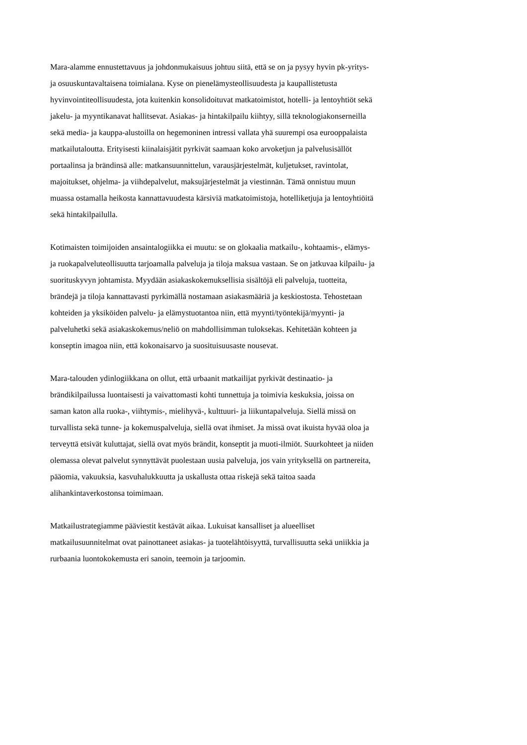Mara-alamme ennustettavuus ja johdonmukaisuus johtuu siitä, että se on ja pysyy hyvin pk-yritys-
ja osuuskuntavaltaisena toimialana. Kyse on pienelämysteollisuudesta ja kaupallistetusta
hyvinvointiteollisuudesta, jota kuitenkin konsolidoituvat matkatoimistot, hotelli- ja lentoyhtiöt sekä
jakelu- ja myyntikanavat hallitsevat. Asiakas- ja hintakilpailu kiihtyy, sillä teknologiakonserneilla
sekä media- ja kauppa-alustoilla on hegemoninen intressi vallata yhä suurempi osa eurooppalaista
matkailutaloutta. Erityisesti kiinalaisjätit pyrkivät saamaan koko arvoketjun ja palvelusisällöt
portaalinsa ja brändinsä alle: matkansuunnittelun, varausjärjestelmät, kuljetukset, ravintolat,
majoitukset, ohjelma- ja viihdepalvelut, maksujärjestelmät ja viestinnän. Tämä onnistuu muun
muassa ostamalla heikosta kannattavuudesta kärsiviä matkatoimistoja, hotelliketjuja ja lentoyhtiöitä
sekä hintakilpailulla.
Kotimaisten toimijoiden ansaintalogiikka ei muutu: se on glokaalia matkailu-, kohtaamis-, elämys-
ja ruokapalveluteollisuutta tarjoamalla palveluja ja tiloja maksua vastaan. Se on jatkuvaa kilpailu- ja
suorituskyvyn johtamista. Myydään asiakaskokemuksellisia sisältöjä eli palveluja, tuotteita,
brändejä ja tiloja kannattavasti pyrkimällä nostamaan asiakasmääriä ja keskiostosta. Tehostetaan
kohteiden ja yksiköiden palvelu- ja elämystuotantoa niin, että myynti/työntekijä/myynti- ja
palveluhetki sekä asiakaskokemus/neliö on mahdollisimman tuloksekas. Kehitetään kohteen ja
konseptin imagoa niin, että kokonaisarvo ja suosituisuusaste nousevat.
Mara-talouden ydinlogiikkana on ollut, että urbaanit matkailijat pyrkivät destinaatio- ja
brändikilpailussa luontaisesti ja vaivattomasti kohti tunnettuja ja toimivia keskuksia, joissa on
saman katon alla ruoka-, viihtymis-, mielihyvä-, kulttuuri- ja liikuntapalveluja. Siellä missä on
turvallista sekä tunne- ja kokemuspalveluja, siellä ovat ihmiset. Ja missä ovat ikuista hyvää oloa ja
terveyttä etsivät kuluttajat, siellä ovat myös brändit, konseptit ja muoti-ilmiöt. Suurkohteet ja niiden
olemassa olevat palvelut synnyttävät puolestaan uusia palveluja, jos vain yrityksellä on partnereita,
pääomia, vakuuksia, kasvuhalukkuutta ja uskallusta ottaa riskejä sekä taitoa saada
alihankintaverkostonsa toimimaan.
Matkailustrategiamme pääviestit kestävät aikaa. Lukuisat kansalliset ja alueelliset
matkailusuunnitelmat ovat painottaneet asiakas- ja tuotelähtöisyyttä, turvallisuutta sekä uniikkia ja
rurbaania luontokokemusta eri sanoin, teemoin ja tarjoomin.